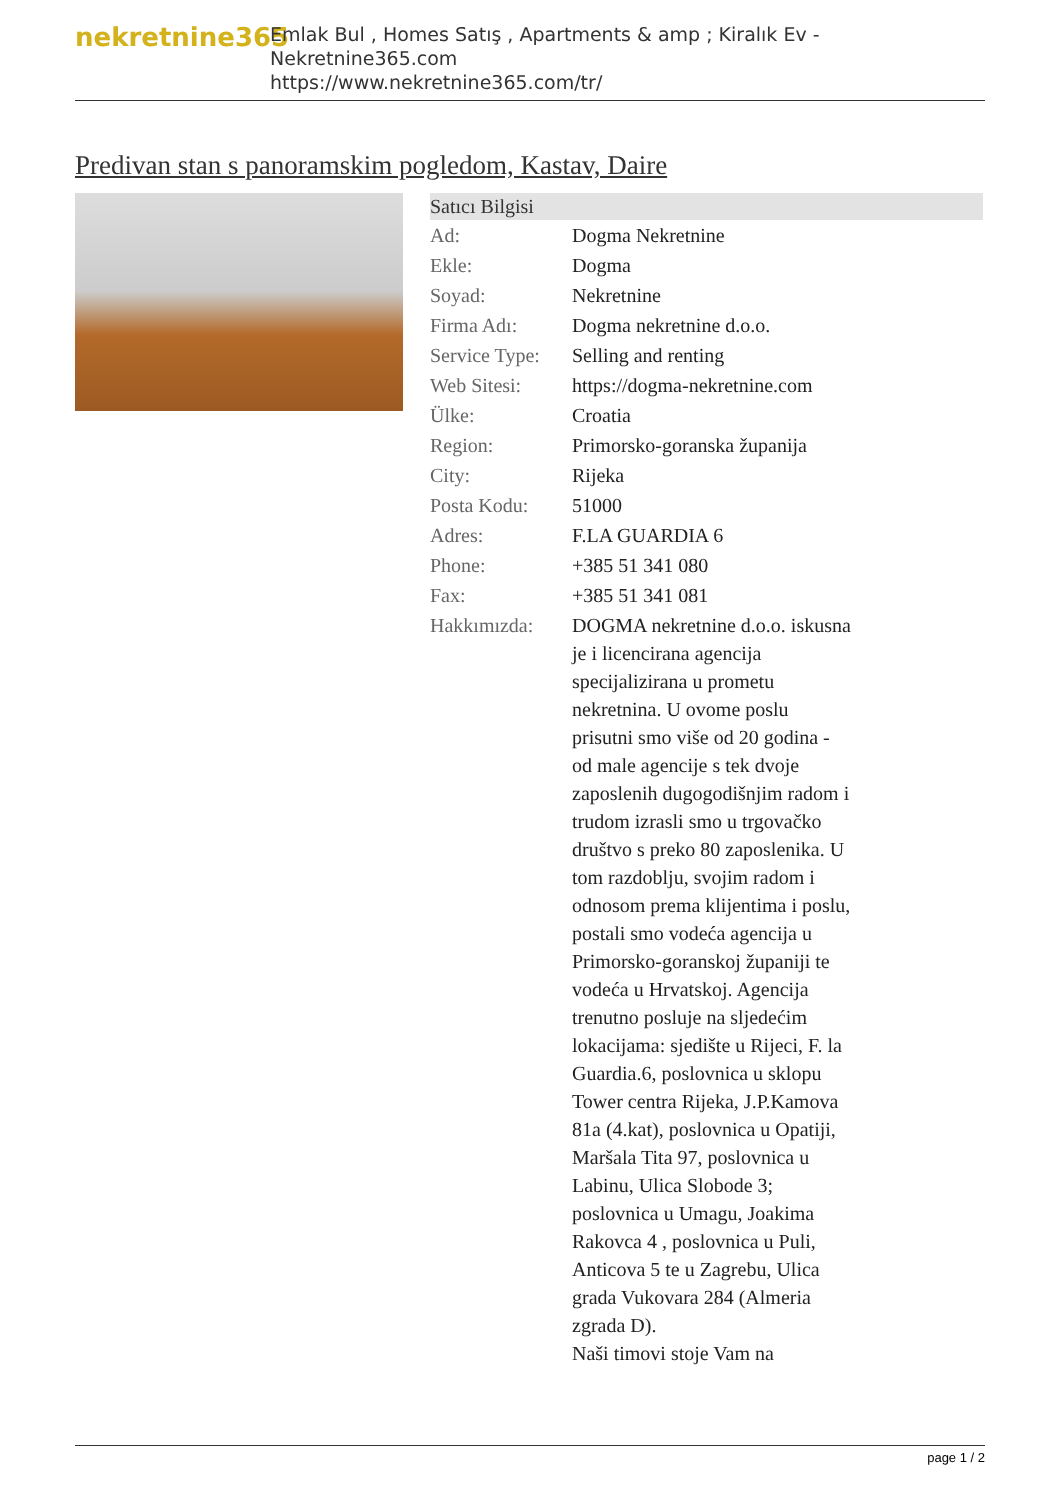nekretnine365
Emlak Bul , Homes Satış , Apartments & amp ; Kiralık Ev - Nekretnine365.com
https://www.nekretnine365.com/tr/
Predivan stan s panoramskim pogledom, Kastav, Daire
| Satıcı Bilgisi | | |
| --- | --- | --- |
| Ad: | Dogma Nekretnine | |
| Ekle: | Dogma | |
| Soyad: | Nekretnine | |
| Firma Adı: | Dogma nekretnine d.o.o. | |
| Service Type: | Selling and renting | |
| Web Sitesi: | https://dogma-nekretnine.com | |
| Ülke: | Croatia | |
| Region: | Primorsko-goranska županija | |
| City: | Rijeka | |
| Posta Kodu: | 51000 | |
| Adres: | F.LA GUARDIA 6 | |
| Phone: | +385 51 341 080 | |
| Fax: | +385 51 341 081 | |
| Hakkımızda: | DOGMA nekretnine d.o.o. iskusna je i licencirana agencija specijalizirana u prometu nekretnina. U ovome poslu prisutni smo više od 20 godina - od male agencije s tek dvoje zaposlenih dugogodišnjim radom i trudom izrasli smo u trgovačko društvo s preko 80 zaposlenika. U tom razdoblju, svojim radom i odnosom prema klijentima i poslu, postali smo vodeća agencija u Primorsko-goranskoj županiji te vodeća u Hrvatskoj. Agencija trenutno posluje na sljedećim lokacijama: sjedište u Rijeci, F. la Guardia.6, poslovnica u sklopu Tower centra Rijeka, J.P.Kamova 81a (4.kat), poslovnica u Opatiji, Maršala Tita 97, poslovnica u Labinu, Ulica Slobode 3; poslovnica u Umagu, Joakima Rakovca 4 , poslovnica u Puli, Anticova 5 te u Zagrebu, Ulica grada Vukovara 284 (Almeria zgrada D). Naši timovi stoje Vam na | |
page 1 / 2